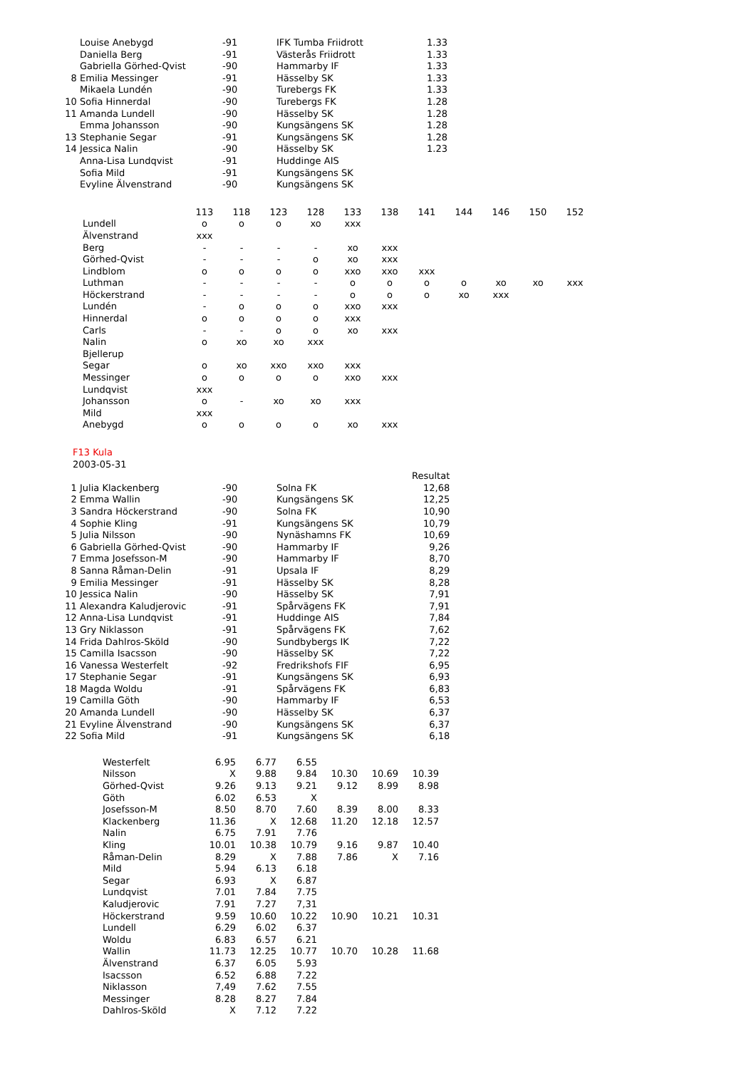| | Louise Anebygd | -91 | IFK Tumba Friidrott | 1.33 |
| | Daniella Berg | -91 | Västerås Friidrott | 1.33 |
| | Gabriella Görhed-Qvist | -90 | Hammarby IF | 1.33 |
| 8 | Emilia Messinger | -91 | Hässelby SK | 1.33 |
| | Mikaela Lundén | -90 | Turebergs FK | 1.33 |
| 10 | Sofia Hinnerdal | -90 | Turebergs FK | 1.28 |
| 11 | Amanda Lundell | -90 | Hässelby SK | 1.28 |
| | Emma Johansson | -90 | Kungsängens SK | 1.28 |
| 13 | Stephanie Segar | -91 | Kungsängens SK | 1.28 |
| 14 | Jessica Nalin | -90 | Hässelby SK | 1.23 |
| | Anna-Lisa Lundqvist | -91 | Huddinge AIS | |
| | Sofia Mild | -91 | Kungsängens SK | |
| | Evyline Älvenstrand | -90 | Kungsängens SK | |
| | 113 | 118 | 123 | 128 | 133 | 138 | 141 | 144 | 146 | 150 | 152 |
| Lundell | o | o | o | xo | xxx | | | | | | |
| Älvenstrand | xxx | | | | | | | | | | |
| Berg | - | - | - | - | xo | xxx | | | | | |
| Görhed-Qvist | - | - | - | o | xo | xxx | | | | | |
| Lindblom | o | o | o | o | xxo | xxo | xxx | | | | |
| Luthman | - | - | - | - | o | o | o | o | xo | xo | xxx |
| Höckerstrand | - | - | - | - | o | o | o | xo | xxx | | |
| Lundén | - | o | o | o | xxo | xxx | | | | | |
| Hinnerdal | o | o | o | o | xxx | | | | | | |
| Carls | - | - | o | o | xo | xxx | | | | | |
| Nalin | o | xo | xo | xxx | | | | | | | |
| Bjellerup | | | | | | | | | | | |
| Segar | o | xo | xxo | xxo | xxx | | | | | | |
| Messinger | o | o | o | o | xxo | xxx | | | | | |
| Lundqvist | xxx | | | | | | | | | | |
| Johansson | o | - | xo | xo | xxx | | | | | | |
| Mild | xxx | | | | | | | | | | |
| Anebygd | o | o | o | o | xo | xxx | | | | | |
F13 Kula
2003-05-31
| | | | | Resultat |
| 1 | Julia Klackenberg | -90 | Solna FK | 12,68 |
| 2 | Emma Wallin | -90 | Kungsängens SK | 12,25 |
| 3 | Sandra Höckerstrand | -90 | Solna FK | 10,90 |
| 4 | Sophie Kling | -91 | Kungsängens SK | 10,79 |
| 5 | Julia Nilsson | -90 | Nynäshamns FK | 10,69 |
| 6 | Gabriella Görhed-Qvist | -90 | Hammarby IF | 9,26 |
| 7 | Emma Josefsson-M | -90 | Hammarby IF | 8,70 |
| 8 | Sanna Råman-Delin | -91 | Upsala IF | 8,29 |
| 9 | Emilia Messinger | -91 | Hässelby SK | 8,28 |
| 10 | Jessica Nalin | -90 | Hässelby SK | 7,91 |
| 11 | Alexandra Kaludjerovic | -91 | Spårvägens FK | 7,91 |
| 12 | Anna-Lisa Lundqvist | -91 | Huddinge AIS | 7,84 |
| 13 | Gry Niklasson | -91 | Spårvägens FK | 7,62 |
| 14 | Frida Dahlros-Sköld | -90 | Sundbybergs IK | 7,22 |
| 15 | Camilla Isacsson | -90 | Hässelby SK | 7,22 |
| 16 | Vanessa Westerfelt | -92 | Fredrikshofs FIF | 6,95 |
| 17 | Stephanie Segar | -91 | Kungsängens SK | 6,93 |
| 18 | Magda Woldu | -91 | Spårvägens FK | 6,83 |
| 19 | Camilla Göth | -90 | Hammarby IF | 6,53 |
| 20 | Amanda Lundell | -90 | Hässelby SK | 6,37 |
| 21 | Evyline Älvenstrand | -90 | Kungsängens SK | 6,37 |
| 22 | Sofia Mild | -91 | Kungsängens SK | 6,18 |
| Westerfelt | 6.95 | 6.77 | 6.55 | | | |
| Nilsson | X | 9.88 | 9.84 | 10.30 | 10.69 | 10.39 |
| Görhed-Qvist | 9.26 | 9.13 | 9.21 | 9.12 | 8.99 | 8.98 |
| Göth | 6.02 | 6.53 | X | | | |
| Josefsson-M | 8.50 | 8.70 | 7.60 | 8.39 | 8.00 | 8.33 |
| Klackenberg | 11.36 | X | 12.68 | 11.20 | 12.18 | 12.57 |
| Nalin | 6.75 | 7.91 | 7.76 | | | |
| Kling | 10.01 | 10.38 | 10.79 | 9.16 | 9.87 | 10.40 |
| Råman-Delin | 8.29 | X | 7.88 | 7.86 | X | 7.16 |
| Mild | 5.94 | 6.13 | 6.18 | | | |
| Segar | 6.93 | X | 6.87 | | | |
| Lundqvist | 7.01 | 7.84 | 7.75 | | | |
| Kaludjerovic | 7.91 | 7.27 | 7,31 | | | |
| Höckerstrand | 9.59 | 10.60 | 10.22 | 10.90 | 10.21 | 10.31 |
| Lundell | 6.29 | 6.02 | 6.37 | | | |
| Woldu | 6.83 | 6.57 | 6.21 | | | |
| Wallin | 11.73 | 12.25 | 10.77 | 10.70 | 10.28 | 11.68 |
| Älvenstrand | 6.37 | 6.05 | 5.93 | | | |
| Isacsson | 6.52 | 6.88 | 7.22 | | | |
| Niklasson | 7,49 | 7.62 | 7.55 | | | |
| Messinger | 8.28 | 8.27 | 7.84 | | | |
| Dahlros-Sköld | X | 7.12 | 7.22 | | | |